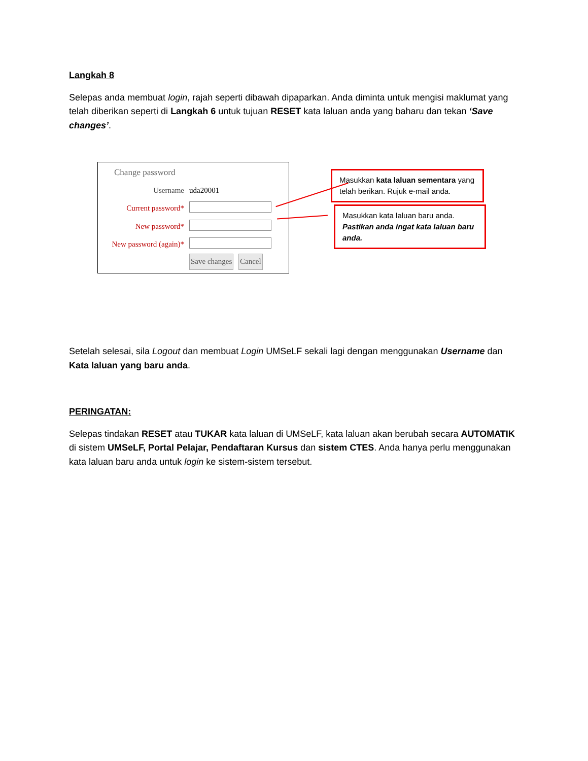Langkah 8
Selepas anda membuat login, rajah seperti dibawah dipaparkan. Anda diminta untuk mengisi maklumat yang telah diberikan seperti di Langkah 6 untuk tujuan RESET kata laluan anda yang baharu dan tekan ‘Save changes’.
Change password
Username uda20001
Current password*
New password*
New password (again)*
Save changes Cancel
Masukkan kata laluan sementara yang telah berikan. Rujuk e-mail anda.
Masukkan kata laluan baru anda. Pastikan anda ingat kata laluan baru anda.
Setelah selesai, sila Logout dan membuat Login UMSeLF sekali lagi dengan menggunakan Username dan Kata laluan yang baru anda.
PERINGATAN:
Selepas tindakan RESET atau TUKAR kata laluan di UMSeLF, kata laluan akan berubah secara AUTOMATIK di sistem UMSeLF, Portal Pelajar, Pendaftaran Kursus dan sistem CTES. Anda hanya perlu menggunakan kata laluan baru anda untuk login ke sistem-sistem tersebut.